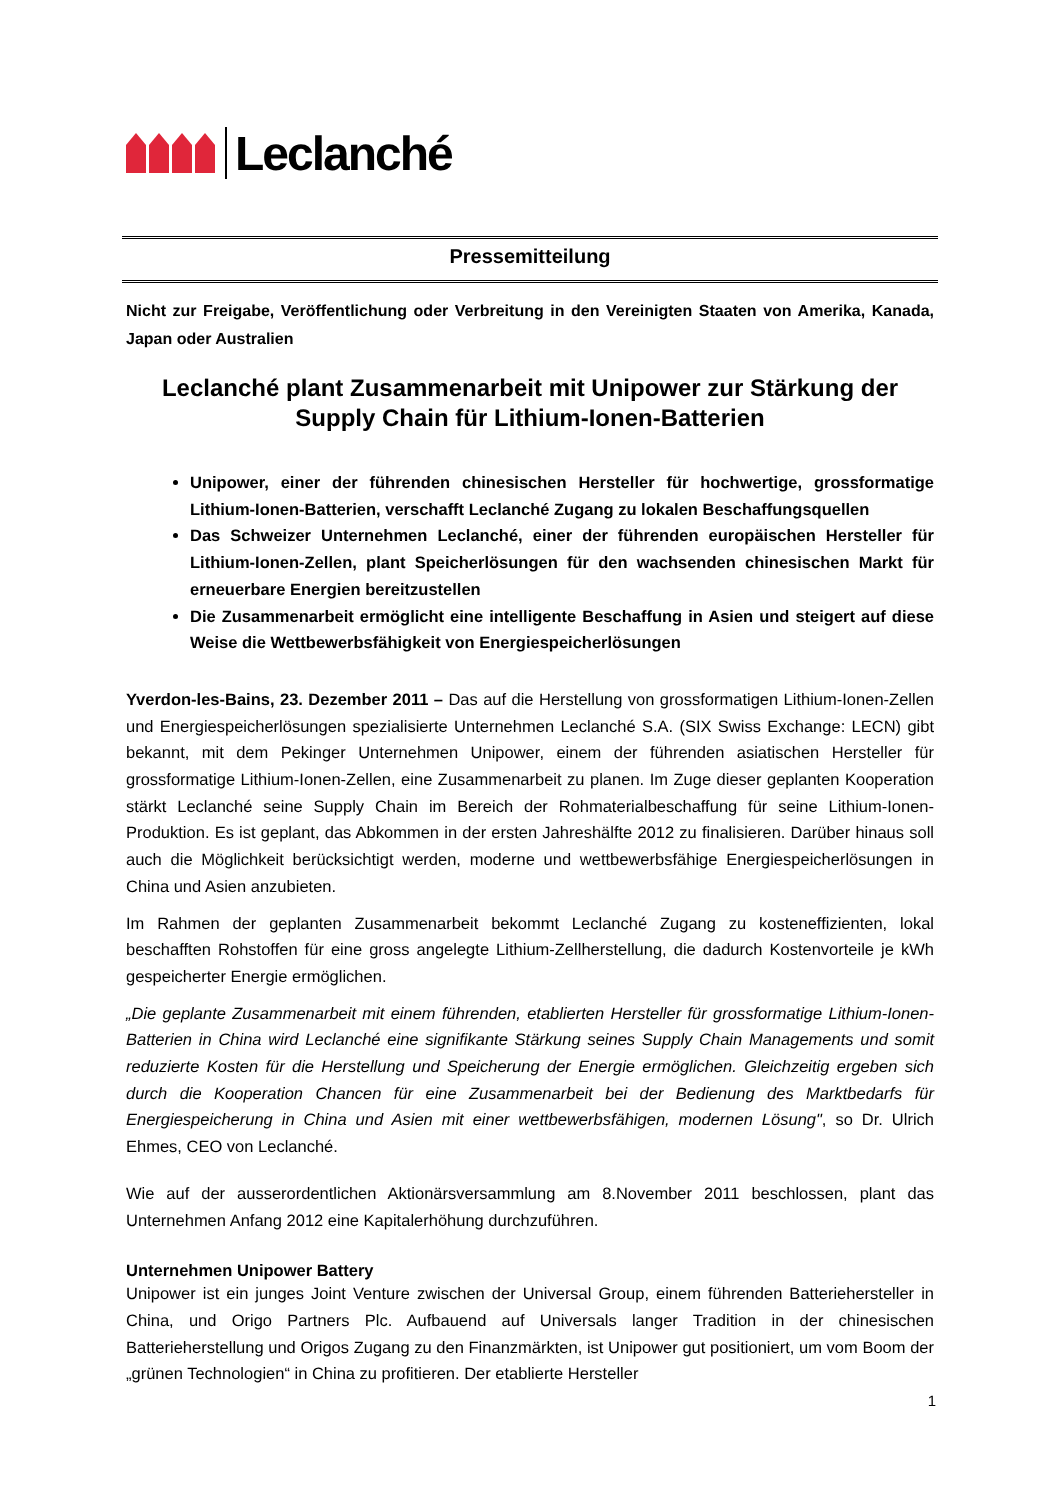Leclanché
Pressemitteilung
Nicht zur Freigabe, Veröffentlichung oder Verbreitung in den Vereinigten Staaten von Amerika, Kanada, Japan oder Australien
Leclanché plant Zusammenarbeit mit Unipower zur Stärkung der Supply Chain für Lithium-Ionen-Batterien
Unipower, einer der führenden chinesischen Hersteller für hochwertige, grossformatige Lithium-Ionen-Batterien, verschafft Leclanché Zugang zu lokalen Beschaffungsquellen
Das Schweizer Unternehmen Leclanché, einer der führenden europäischen Hersteller für Lithium-Ionen-Zellen, plant Speicherlösungen für den wachsenden chinesischen Markt für erneuerbare Energien bereitzustellen
Die Zusammenarbeit ermöglicht eine intelligente Beschaffung in Asien und steigert auf diese Weise die Wettbewerbsfähigkeit von Energiespeicherlösungen
Yverdon-les-Bains, 23. Dezember 2011 – Das auf die Herstellung von grossformatigen Lithium-Ionen-Zellen und Energiespeicherlösungen spezialisierte Unternehmen Leclanché S.A. (SIX Swiss Exchange: LECN) gibt bekannt, mit dem Pekinger Unternehmen Unipower, einem der führenden asiatischen Hersteller für grossformatige Lithium-Ionen-Zellen, eine Zusammenarbeit zu planen. Im Zuge dieser geplanten Kooperation stärkt Leclanché seine Supply Chain im Bereich der Rohmaterialbeschaffung für seine Lithium-Ionen-Produktion. Es ist geplant, das Abkommen in der ersten Jahreshälfte 2012 zu finalisieren. Darüber hinaus soll auch die Möglichkeit berücksichtigt werden, moderne und wettbewerbsfähige Energiespeicherlösungen in China und Asien anzubieten.
Im Rahmen der geplanten Zusammenarbeit bekommt Leclanché Zugang zu kosteneffizienten, lokal beschafften Rohstoffen für eine gross angelegte Lithium-Zellherstellung, die dadurch Kostenvorteile je kWh gespeicherter Energie ermöglichen.
„Die geplante Zusammenarbeit mit einem führenden, etablierten Hersteller für grossformatige Lithium-Ionen-Batterien in China wird Leclanché eine signifikante Stärkung seines Supply Chain Managements und somit reduzierte Kosten für die Herstellung und Speicherung der Energie ermöglichen. Gleichzeitig ergeben sich durch die Kooperation Chancen für eine Zusammenarbeit bei der Bedienung des Marktbedarfs für Energiespeicherung in China und Asien mit einer wettbewerbsfähigen, modernen Lösung", so Dr. Ulrich Ehmes, CEO von Leclanché.
Wie auf der ausserordentlichen Aktionärsversammlung am 8.November 2011 beschlossen, plant das Unternehmen Anfang 2012 eine Kapitalerhöhung durchzuführen.
Unternehmen Unipower Battery
Unipower ist ein junges Joint Venture zwischen der Universal Group, einem führenden Batteriehersteller in China, und Origo Partners Plc. Aufbauend auf Universals langer Tradition in der chinesischen Batterieherstellung und Origos Zugang zu den Finanzmärkten, ist Unipower gut positioniert, um vom Boom der „grünen Technologien“ in China zu profitieren. Der etablierte Hersteller
1